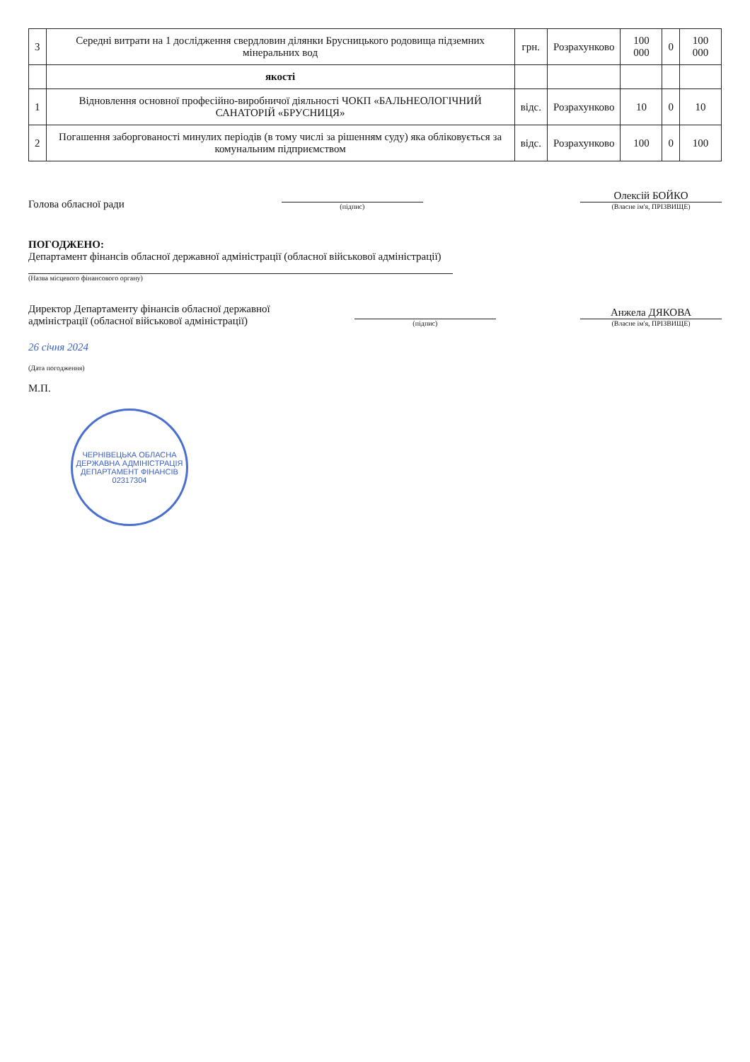| 3 | Середні витрати на 1 дослідження свердловин ділянки Брусницького родовища підземних мінеральних вод | грн. | Розрахунково | 100 000 | 0 | 100 000 |
| | якості | | | | | |
| 1 | Відновлення основної професійно-виробничої діяльності ЧОКП «БАЛЬНЕОЛОГІЧНИЙ САНАТОРІЙ «БРУСНИЦЯ» | відс. | Розрахунково | 10 | 0 | 10 |
| 2 | Погашення заборгованості минулих періодів (в тому числі за рішенням суду) яка обліковується за комунальним підприємством | відс. | Розрахунково | 100 | 0 | 100 |
Голова обласної ради
(підпис)
Олексій БОЙКО
(Власне ім'я, ПРІЗВИЩЕ)
ПОГОДЖЕНО:
Департамент фінансів обласної державної адміністрації (обласної військової адміністрації)
(Назва місцевого фінансового органу)
Директор Департаменту фінансів обласної державної
адміністрації (обласної військової адміністрації)
(підпис)
Анжела ДЯКОВА
(Власне ім'я, ПРІЗВИЩЕ)
26 січня 2024
(Дата погодження)
М.П.
ЧЕРНІВЕЦЬКА ОБЛАСНА ДЕРЖАВНА АДМІНІСТРАЦІЯ
ДЕПАРТАМЕНТ ФІНАНСІВ
02317304